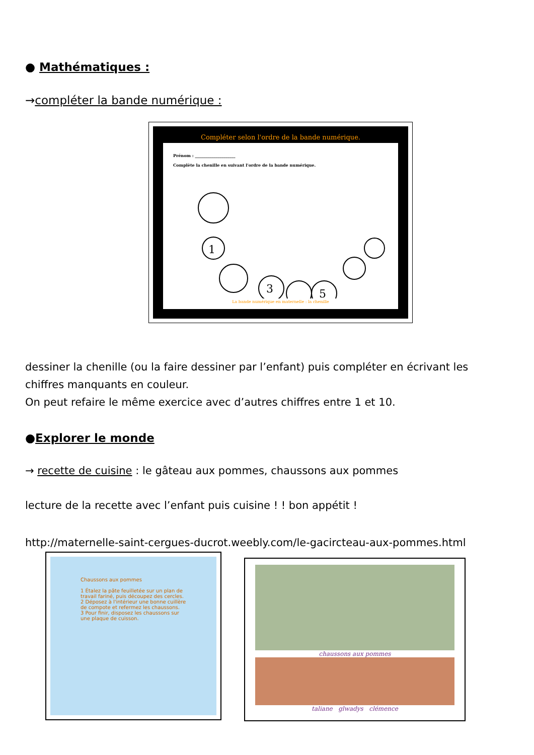● Mathématiques :
→compléter la bande numérique :
Compléter selon l'ordre de la bande numérique.
Prénom : ____________________
Complète la chenille en suivant l'ordre de la bande numérique.
1
3
5
La bande numérique en maternelle : la chenille
dessiner la chenille (ou la faire dessiner par l’enfant) puis compléter en écrivant les chiffres manquants en couleur.
On peut refaire le même exercice avec d’autres chiffres entre 1 et 10.
●Explorer le monde
→ recette de cuisine : le gâteau aux pommes, chaussons aux pommes
lecture de la recette avec l’enfant puis cuisine ! ! bon appétit !
http://maternelle-saint-cergues-ducrot.weebly.com/le-gacircteau-aux-pommes.html
Chaussons aux pommes
1 Étalez la pâte feuilletée sur un plan de travail fariné, puis découpez des cercles.
2 Déposez à l'intérieur une bonne cuillère de compote et refermez les chaussons.
3 Pour finir, disposez les chaussons sur une plaque de cuisson.
chaussons aux pommes
taliane glwadys clémence